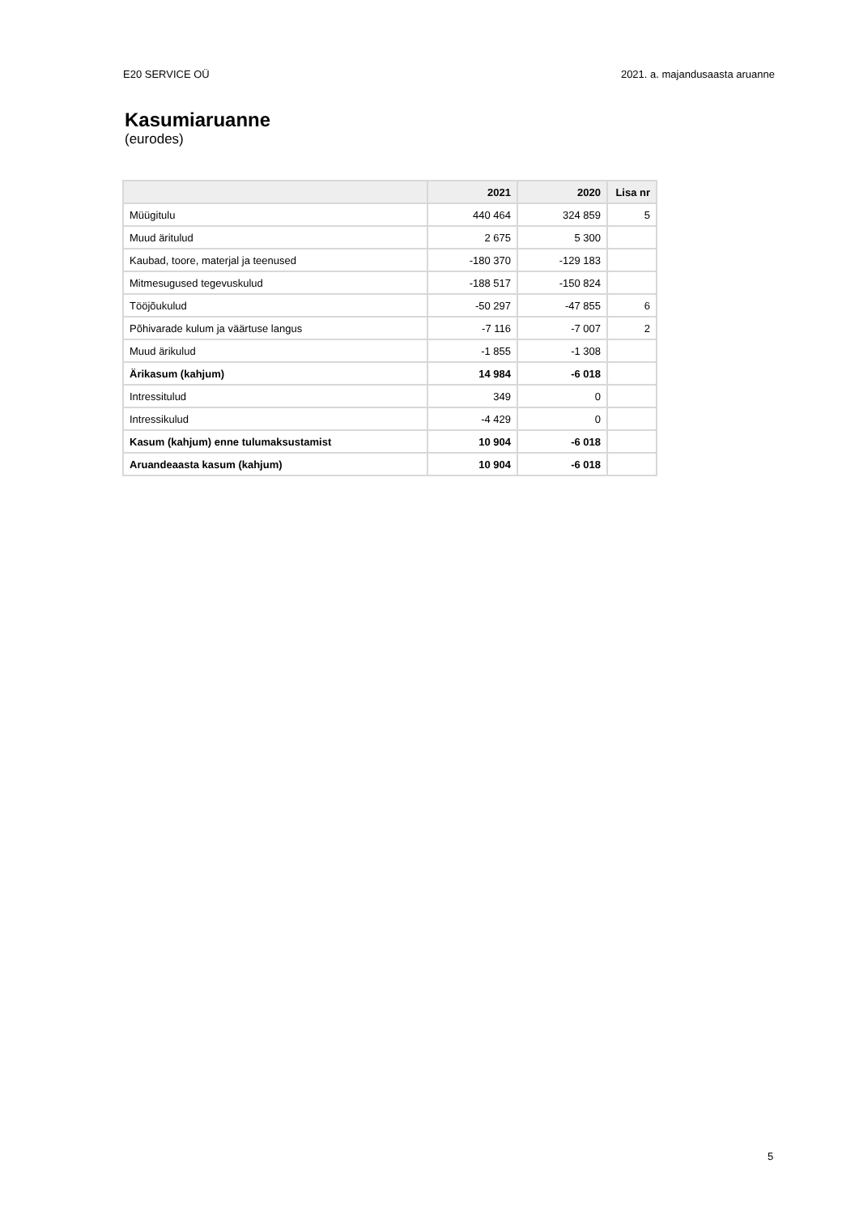E20 SERVICE OÜ 2021. a. majandusaasta aruanne
Kasumiaruanne
(eurodes)
| | 2021 | 2020 | Lisa nr |
| --- | --- | --- | --- |
| Müügitulu | 440 464 | 324 859 | 5 |
| Muud äritulud | 2 675 | 5 300 | |
| Kaubad, toore, materjal ja teenused | -180 370 | -129 183 | |
| Mitmesugused tegevuskulud | -188 517 | -150 824 | |
| Tööjõukulud | -50 297 | -47 855 | 6 |
| Põhivarade kulum ja väärtuse langus | -7 116 | -7 007 | 2 |
| Muud ärikulud | -1 855 | -1 308 | |
| Ärikasum (kahjum) | 14 984 | -6 018 | |
| Intressitulud | 349 | 0 | |
| Intressikulud | -4 429 | 0 | |
| Kasum (kahjum) enne tulumaksustamist | 10 904 | -6 018 | |
| Aruandeaasta kasum (kahjum) | 10 904 | -6 018 | |
5